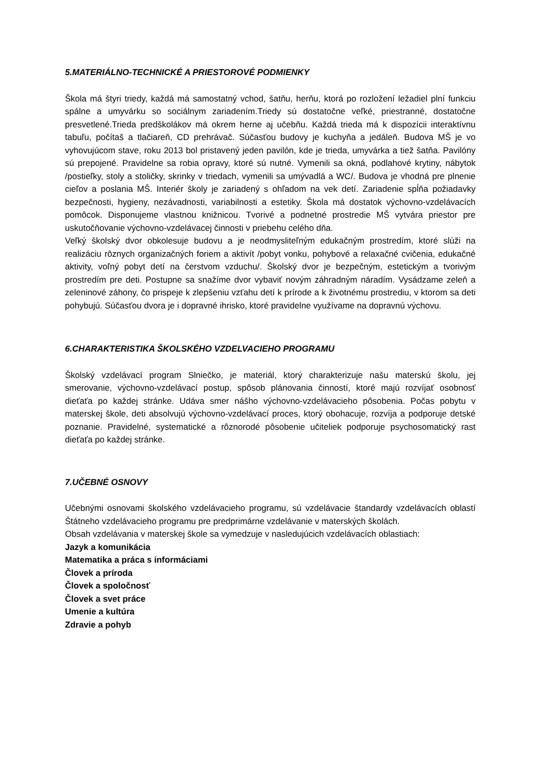5.MATERIÁLNO-TECHNICKÉ A PRIESTOROVÉ PODMIENKY
Škola má štyri triedy, každá má samostatný vchod, šatňu, herňu, ktorá po rozložení ležadiel plní funkciu spálne a umyvárku so sociálnym zariadením.Triedy sú dostatočne veľké, priestranné, dostatočne presvetlené.Trieda predškolákov má okrem herne aj učebňu. Každá trieda má k dispozícii interaktívnu tabuľu, počítaš a tlačiareň, CD prehrávač. Súčasťou budovy je kuchyňa a jedáleň. Budova MŠ je vo vyhovujúcom stave, roku 2013 bol pristavený jeden pavilón, kde je trieda, umyvárka a tiež šatňa. Pavilóny sú prepojené. Pravidelne sa robia opravy, ktoré sú nutné. Vymenili sa okná, podlahové krytiny, nábytok /postieľky, stoly a stoličky, skrinky v triedach, vymenili sa umývadlá a WC/. Budova je vhodná pre plnenie cieľov a poslania MŠ. Interiér školy je zariadený s ohľadom na vek detí. Zariadenie spĺňa požiadavky bezpečnosti, hygieny, nezávadnosti, variabilnosti a estetiky. Škola má dostatok výchovno-vzdelávacích pomôcok. Disponujeme vlastnou knižnicou. Tvorivé a podnetné prostredie MŠ vytvára priestor pre uskutočňovanie výchovno-vzdelávacej činnosti v priebehu celého dňa.
Veľký školský dvor obkolesuje budovu a je neodmysliteľným edukačným prostredím, ktoré slúži na realizáciu rôznych organizačných foriem a aktivít /pobyt vonku, pohybové a relaxačné cvičenia, edukačné aktivity, voľný pobyt detí na čerstvom vzduchu/. Školský dvor je bezpečným, estetickým a tvorivým prostredím pre deti. Postupne sa snažíme dvor vybaviť novým záhradným náradím. Vysádzame zeleň a zeleninové záhony, čo prispeje k zlepšeniu vzťahu detí k prírode a k životnému prostrediu, v ktorom sa deti pohybujú. Súčasťou dvora je i dopravné ihrisko, ktoré pravidelne využívame na dopravnú výchovu.
6.CHARAKTERISTIKA ŠKOLSKÉHO VZDELVACIEHO PROGRAMU
Školský vzdelávací program Slniečko, je materiál, ktorý charakterizuje našu materskú školu, jej smerovanie, výchovno-vzdelávací postup, spôsob plánovania činností, ktoré majú rozvíjať osobnosť dieťaťa po každej stránke. Udáva smer nášho výchovno-vzdelávacieho pôsobenia. Počas pobytu v materskej škole, deti absolvujú výchovno-vzdelávací proces, ktorý obohacuje, rozvíja a podporuje detské poznanie. Pravidelné, systematické a rôznorodé pôsobenie učiteliek podporuje psychosomatický rast dieťaťa po každej stránke.
7.UČEBNÉ OSNOVY
Učebnými osnovami školského vzdelávacieho programu, sú vzdelávacie štandardy vzdelávacích oblastí Štátneho vzdelávacieho programu pre predprimárne vzdelávanie v materských školách.
Obsah vzdelávania v materskej škole sa vymedzuje v nasledujúcich vzdelávacích oblastiach:
Jazyk a komunikácia
Matematika a práca s informáciami
Človek a príroda
Človek a spoločnosť
Človek a svet práce
Umenie a kultúra
Zdravie a pohyb